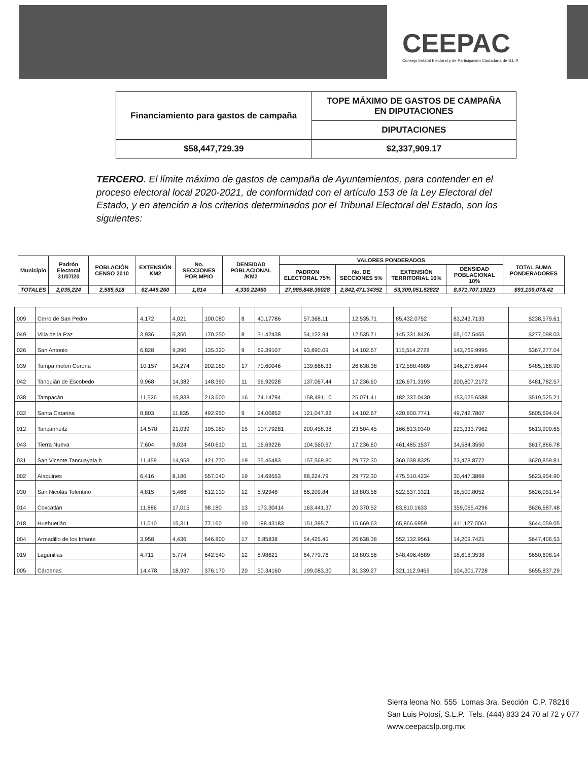CEEPAC
Consejo Estatal Electoral y de Participación Ciudadana de S.L.P.
| Financiamiento para gastos de campaña | TOPE MÁXIMO DE GASTOS DE CAMPAÑA EN DIPUTACIONES |
| | DIPUTACIONES |
| $58,447,729.39 | $2,337,909.17 |
TERCERO. El límite máximo de gastos de campaña de Ayuntamientos, para contender en el proceso electoral local 2020-2021, de conformidad con el artículo 153 de la Ley Electoral del Estado, y en atención a los criterios determinados por el Tribunal Electoral del Estado, son los siguientes:
| Municipio | Padrón Electoral 31/07/20 | POBLACIÓN CENSO 2010 | EXTENSIÓN KM2 | No. SECCIONES POR MPIO | DENSIDAD POBLACIONAL /KM2 | VALORES PONDERADOS | | | | TOTAL SUMA PONDERADORES |
| --- | --- | --- | --- | --- | --- | --- | --- | --- | --- | --- |
| | | | | | | PADRON ELECTORAL 75% | No. DE SECCIONES 5% | EXTENSIÓN TERRITORIAL 10% | DENSIDAD POBLACIONAL 10% | |
| TOTALES | 2,035,224 | 2,585,518 | 62,449.260 | 1,814 | 4,330.22460 | 27,985,848.36028 | 2,842,471.34352 | 53,309,051.52822 | 8,971,707.19223 | $93,109,078.42 |
| 009 | Cerro de San Pedro | 4,172 | 4,021 | 100.080 | 8 | 40.17786 | 57,368.11 | 12,535.71 | 85,432.0752 | 83,243.7133 | $238,579.61 |
| 049 | Villa de la Paz | 3,936 | 5,350 | 170.250 | 8 | 31.42438 | 54,122.94 | 12,535.71 | 145,331.8426 | 65,107.5465 | $277,098.03 |
| 026 | San Antonio | 6,828 | 9,390 | 135.320 | 9 | 69.39107 | 93,890.09 | 14,102.67 | 115,514.2728 | 143,769.9995 | $367,277.04 |
| 039 | Tampa molón Corona | 10,157 | 14,274 | 202.180 | 17 | 70.60046 | 139,666.33 | 26,638.38 | 172,588.4989 | 146,275.6944 | $485,168.90 |
| 042 | Tanquián de Escobedo | 9,968 | 14,382 | 148.390 | 11 | 96.92028 | 137,067.44 | 17,236.60 | 126,671.3193 | 200,807.2172 | $481,782.57 |
| 038 | Tampacán | 11,526 | 15,838 | 213.600 | 16 | 74.14794 | 158,491.10 | 25,071.41 | 182,337.0430 | 153,625.6588 | $519,525.21 |
| 032 | Santa Catarina | 8,803 | 11,835 | 492.950 | 9 | 24.00852 | 121,047.82 | 14,102.67 | 420,800.7741 | 49,742.7807 | $605,694.04 |
| 012 | Tancanhuitz | 14,578 | 21,039 | 195.180 | 15 | 107.79281 | 200,458.38 | 23,504.45 | 166,613.0340 | 223,333.7962 | $613,909.65 |
| 043 | Tierra Nueva | 7,604 | 9,024 | 540.610 | 11 | 16.69226 | 104,560.67 | 17,236.60 | 461,485.1537 | 34,584.3550 | $617,866.78 |
| 031 | San Vicente Tancuayala b | 11,459 | 14,958 | 421.770 | 19 | 35.46483 | 157,569.80 | 29,772.30 | 360,038.8325 | 73,478.8772 | $620,859.81 |
| 002 | Alaquines | 6,416 | 8,186 | 557.040 | 19 | 14.69553 | 88,224.79 | 29,772.30 | 475,510.4234 | 30,447.3869 | $623,954.90 |
| 030 | San Nicolás Tolentino | 4,815 | 5,466 | 612.130 | 12 | 8.92948 | 66,209.84 | 18,803.56 | 522,537.3321 | 18,500.8052 | $626,051.54 |
| 014 | Coxcatlan | 11,886 | 17,015 | 98.180 | 13 | 173.30414 | 163,441.37 | 20,370.52 | 83,810.1633 | 359,065.4296 | $626,687.48 |
| 018 | Huehuetlán | 11,010 | 15,311 | 77.160 | 10 | 198.43183 | 151,395.71 | 15,669.63 | 65,866.6959 | 411,127.0061 | $644,059.05 |
| 004 | Armadillo de los Infante | 3,958 | 4,436 | 646.800 | 17 | 6.85838 | 54,425.45 | 26,638.38 | 552,132.9561 | 14,209.7421 | $647,406.53 |
| 019 | Lagunillas | 4,711 | 5,774 | 642.540 | 12 | 8.98621 | 64,779.76 | 18,803.56 | 548,496.4589 | 18,618.3538 | $650,698.14 |
| 005 | Cárdenas | 14,478 | 18,937 | 376.170 | 20 | 50.34160 | 199,083.30 | 31,339.27 | 321,112.9469 | 104,301.7728 | $655,837.29 |
Sierra leona No. 555 Lomas 3ra. Sección C.P. 78216
San Luis Potosí, S.L.P. Tels. (444) 833 24 70 al 72 y 077
www.ceepacslp.org.mx